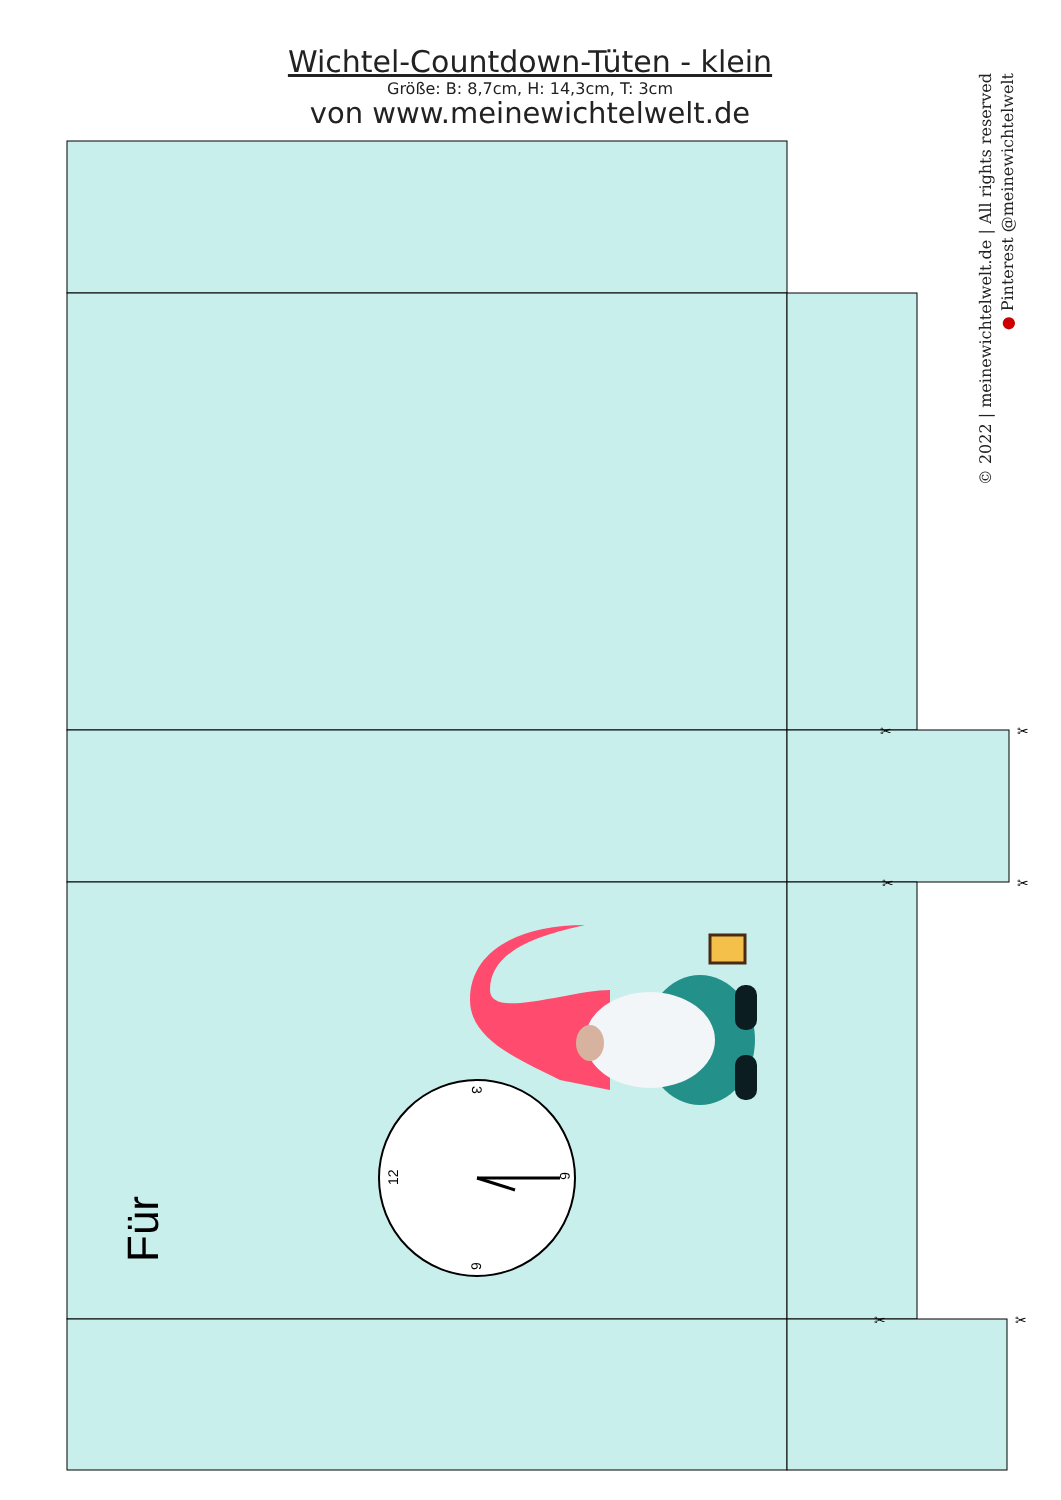Wichtel-Countdown-Tüten - klein
Größe: B: 8,7cm, H: 14,3cm, T: 3cm
von www.meinewichtelwelt.de
© 2022 | meinewichtelwelt.de | All rights reserved
● Pinterest @meinewichtelwelt
✂
✂
✂
✂
✂
✂
Für
12
3
6
9